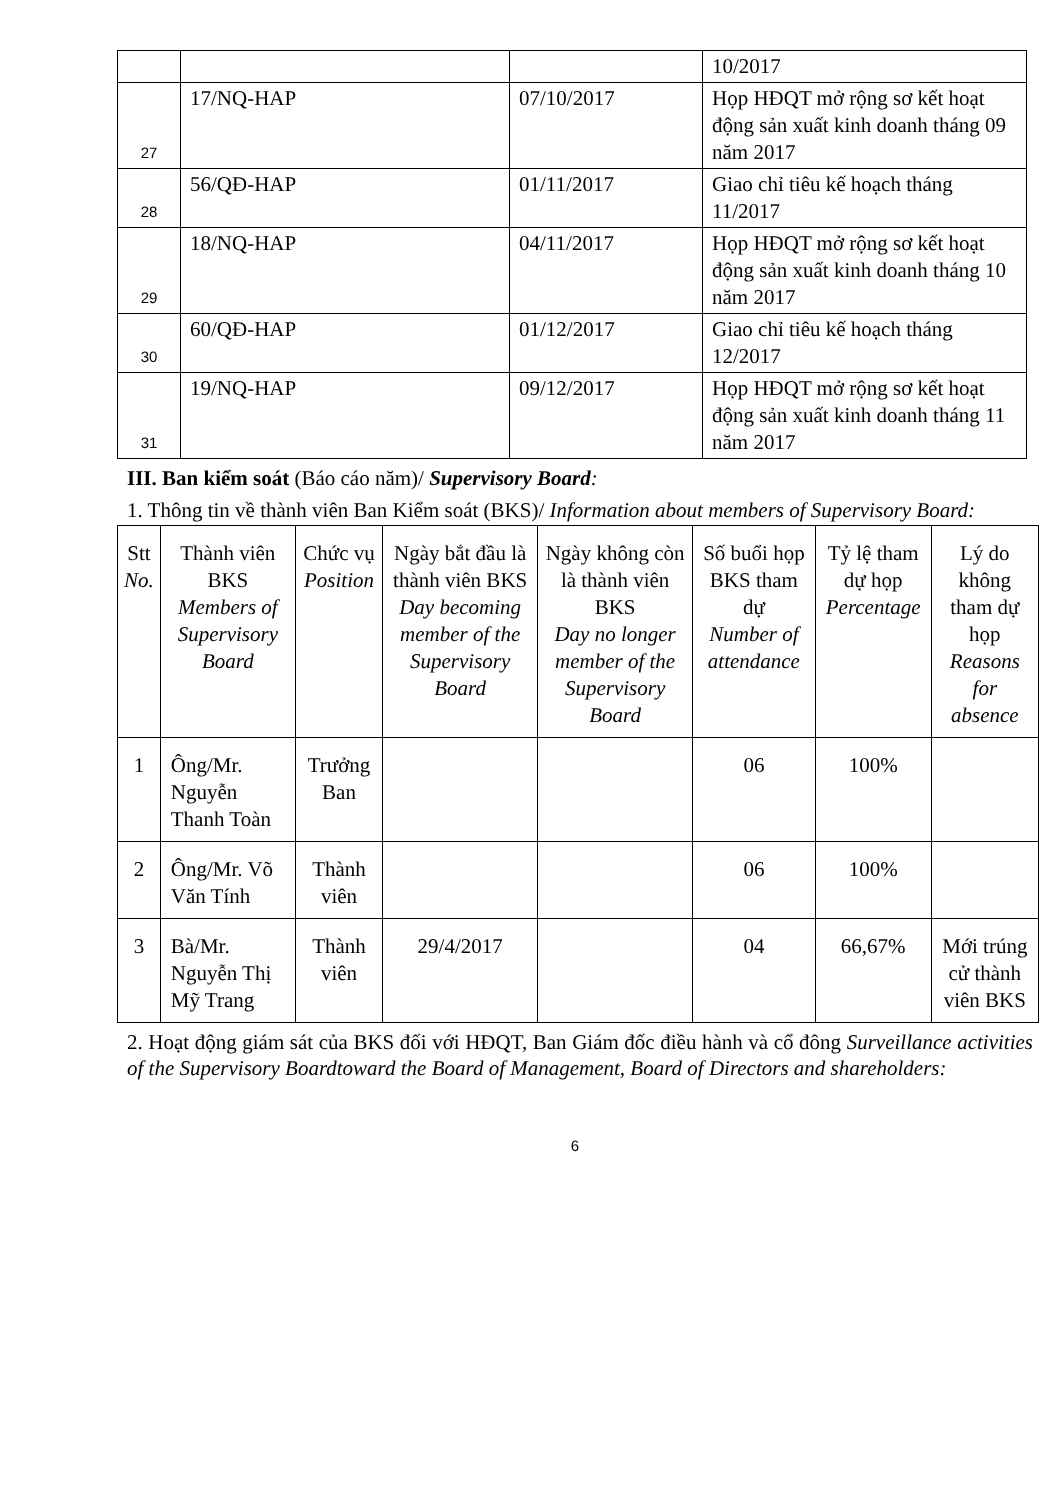| | | | 10/2017 |
| 27 | 17/NQ-HAP | 07/10/2017 | Họp HĐQT mở rộng sơ kết hoạt động sản xuất kinh doanh tháng 09 năm 2017 |
| 28 | 56/QĐ-HAP | 01/11/2017 | Giao chỉ tiêu kế hoạch tháng 11/2017 |
| 29 | 18/NQ-HAP | 04/11/2017 | Họp HĐQT mở rộng sơ kết hoạt động sản xuất kinh doanh tháng 10 năm 2017 |
| 30 | 60/QĐ-HAP | 01/12/2017 | Giao chỉ tiêu kế hoạch tháng 12/2017 |
| 31 | 19/NQ-HAP | 09/12/2017 | Họp HĐQT mở rộng sơ kết hoạt động sản xuất kinh doanh tháng 11 năm 2017 |
III. Ban kiểm soát (Báo cáo năm)/ Supervisory Board:
1. Thông tin về thành viên Ban Kiểm soát (BKS)/ Information about members of Supervisory Board:
| Stt No. | Thành viên BKS Members of Supervisory Board | Chức vụ Position | Ngày bắt đầu là thành viên BKS Day becoming member of the Supervisory Board | Ngày không còn là thành viên BKS Day no longer member of the Supervisory Board | Số buổi họp BKS tham dự Number of attendance | Tỷ lệ tham dự họp Percentage | Lý do không tham dự họp Reasons for absence |
| --- | --- | --- | --- | --- | --- | --- | --- |
| 1 | Ông/Mr. Nguyễn Thanh Toàn | Trưởng Ban | | | 06 | 100% | |
| 2 | Ông/Mr. Võ Văn Tính | Thành viên | | | 06 | 100% | |
| 3 | Bà/Mr. Nguyễn Thị Mỹ Trang | Thành viên | 29/4/2017 | | 04 | 66,67% | Mới trúng cử thành viên BKS |
2. Hoạt động giám sát của BKS đối với HĐQT, Ban Giám đốc điều hành và cổ đông Surveillance activities of the Supervisory Boardtoward the Board of Management, Board of Directors and shareholders:
6